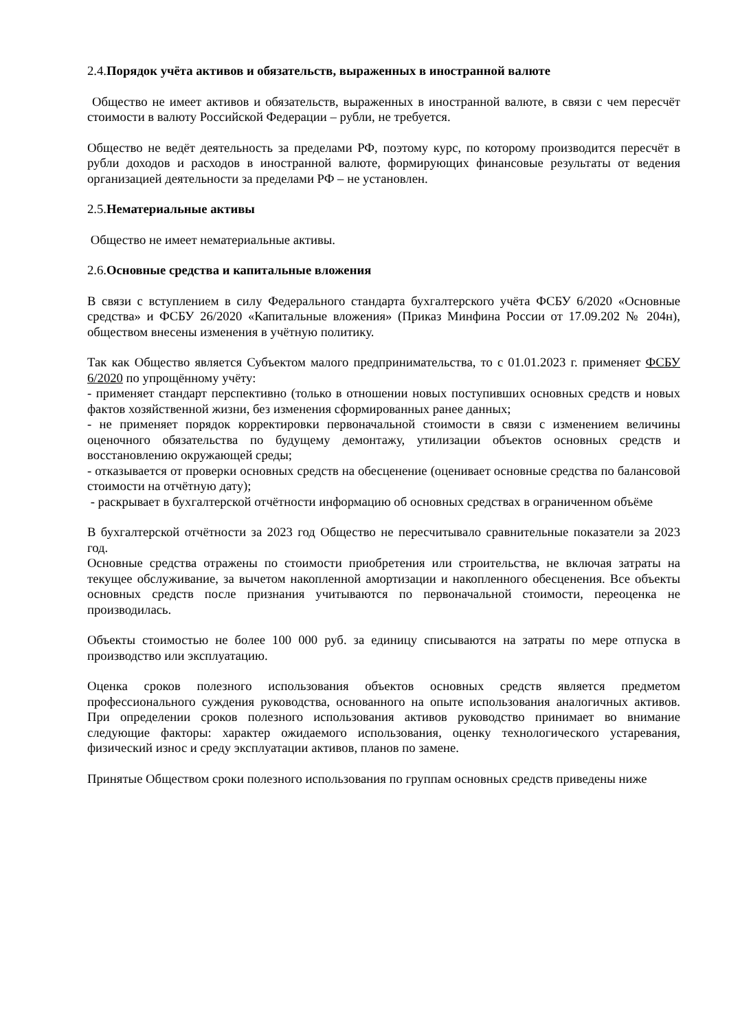2.4.Порядок учёта активов и обязательств, выраженных в иностранной валюте
Общество не имеет активов и обязательств, выраженных в иностранной валюте, в связи с чем пересчёт стоимости в валюту Российской Федерации – рубли, не требуется.
Общество не ведёт деятельность за пределами РФ, поэтому курс, по которому производится пересчёт в рубли доходов и расходов в иностранной валюте, формирующих финансовые результаты от ведения организацией деятельности за пределами РФ – не установлен.
2.5.Нематериальные активы
Общество не имеет нематериальные активы.
2.6.Основные средства и капитальные вложения
В связи с вступлением в силу Федерального стандарта бухгалтерского учёта ФСБУ 6/2020 «Основные средства» и ФСБУ 26/2020 «Капитальные вложения» (Приказ Минфина России от 17.09.202 № 204н), обществом внесены изменения в учётную политику.
Так как Общество является Субъектом малого предпринимательства, то с 01.01.2023 г. применяет ФСБУ 6/2020 по упрощённому учёту:
- применяет стандарт перспективно (только в отношении новых поступивших основных средств и новых фактов хозяйственной жизни, без изменения сформированных ранее данных;
- не применяет порядок корректировки первоначальной стоимости в связи с изменением величины оценочного обязательства по будущему демонтажу, утилизации объектов основных средств и восстановлению окружающей среды;
- отказывается от проверки основных средств на обесценение (оценивает основные средства по балансовой стоимости на отчётную дату);
- раскрывает в бухгалтерской отчётности информацию об основных средствах в ограниченном объёме
В бухгалтерской отчётности за 2023 год Общество не пересчитывало сравнительные показатели за 2023 год.
Основные средства отражены по стоимости приобретения или строительства, не включая затраты на текущее обслуживание, за вычетом накопленной амортизации и накопленного обесценения. Все объекты основных средств после признания учитываются по первоначальной стоимости, переоценка не производилась.
Объекты стоимостью не более 100 000 руб. за единицу списываются на затраты по мере отпуска в производство или эксплуатацию.
Оценка сроков полезного использования объектов основных средств является предметом профессионального суждения руководства, основанного на опыте использования аналогичных активов. При определении сроков полезного использования активов руководство принимает во внимание следующие факторы: характер ожидаемого использования, оценку технологического устаревания, физический износ и среду эксплуатации активов, планов по замене.
Принятые Обществом сроки полезного использования по группам основных средств приведены ниже